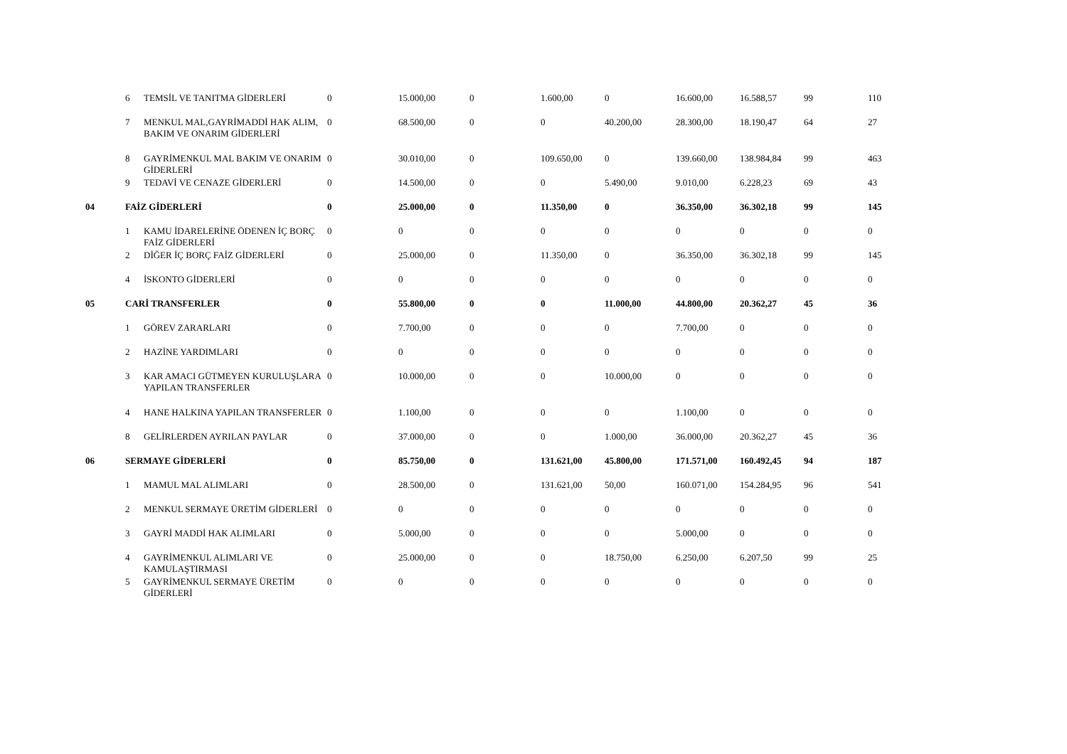| | 6 | TEMSİL VE TANITMA GİDERLERİ | 0 | 15.000,00 | 0 | 1.600,00 | 0 | 16.600,00 | 16.588,57 | 99 | 110 |
| | 7 | MENKUL MAL,GAYRİMADDİ HAK ALIM, BAKIM VE ONARIM GİDERLERİ | 0 | 68.500,00 | 0 | 0 | 40.200,00 | 28.300,00 | 18.190,47 | 64 | 27 |
| | 8 | GAYRİMENKUL MAL BAKIM VE ONARIM GİDERLERİ | 0 | 30.010,00 | 0 | 109.650,00 | 0 | 139.660,00 | 138.984,84 | 99 | 463 |
| | 9 | TEDAVİ VE CENAZE GİDERLERİ | 0 | 14.500,00 | 0 | 0 | 5.490,00 | 9.010,00 | 6.228,23 | 69 | 43 |
| 04 | FAİZ GİDERLERİ | | 0 | 25.000,00 | 0 | 11.350,00 | 0 | 36.350,00 | 36.302,18 | 99 | 145 |
| | 1 | KAMU İDARELERİNE ÖDENEN İÇ BORÇ FAİZ GİDERLERİ | 0 | 0 | 0 | 0 | 0 | 0 | 0 | 0 | 0 |
| | 2 | DİĞER İÇ BORÇ FAİZ GİDERLERİ | 0 | 25.000,00 | 0 | 11.350,00 | 0 | 36.350,00 | 36.302,18 | 99 | 145 |
| | 4 | İSKONTO GİDERLERİ | 0 | 0 | 0 | 0 | 0 | 0 | 0 | 0 | 0 |
| 05 | CARİ TRANSFERLER | | 0 | 55.800,00 | 0 | 0 | 11.000,00 | 44.800,00 | 20.362,27 | 45 | 36 |
| | 1 | GÖREV ZARARLARI | 0 | 7.700,00 | 0 | 0 | 0 | 7.700,00 | 0 | 0 | 0 |
| | 2 | HAZİNE YARDIMLARI | 0 | 0 | 0 | 0 | 0 | 0 | 0 | 0 | 0 |
| | 3 | KAR AMACI GÜTMEYEN KURULUŞLARA YAPILAN TRANSFERLER | 0 | 10.000,00 | 0 | 0 | 10.000,00 | 0 | 0 | 0 | 0 |
| | 4 | HANE HALKINA YAPILAN TRANSFERLER | 0 | 1.100,00 | 0 | 0 | 0 | 1.100,00 | 0 | 0 | 0 |
| | 8 | GELİRLERDEN AYRILAN PAYLAR | 0 | 37.000,00 | 0 | 0 | 1.000,00 | 36.000,00 | 20.362,27 | 45 | 36 |
| 06 | SERMAYE GİDERLERİ | | 0 | 85.750,00 | 0 | 131.621,00 | 45.800,00 | 171.571,00 | 160.492,45 | 94 | 187 |
| | 1 | MAMUL MAL ALIMLARI | 0 | 28.500,00 | 0 | 131.621,00 | 50,00 | 160.071,00 | 154.284,95 | 96 | 541 |
| | 2 | MENKUL SERMAYE ÜRETİM GİDERLERİ | 0 | 0 | 0 | 0 | 0 | 0 | 0 | 0 | 0 |
| | 3 | GAYRİ MADDİ HAK ALIMLARI | 0 | 5.000,00 | 0 | 0 | 0 | 5.000,00 | 0 | 0 | 0 |
| | 4 | GAYRİMENKUL ALIMLARI VE KAMULAŞTIRMASI | 0 | 25.000,00 | 0 | 0 | 18.750,00 | 6.250,00 | 6.207,50 | 99 | 25 |
| | 5 | GAYRİMENKUL SERMAYE ÜRETİM GİDERLERİ | 0 | 0 | 0 | 0 | 0 | 0 | 0 | 0 | 0 |